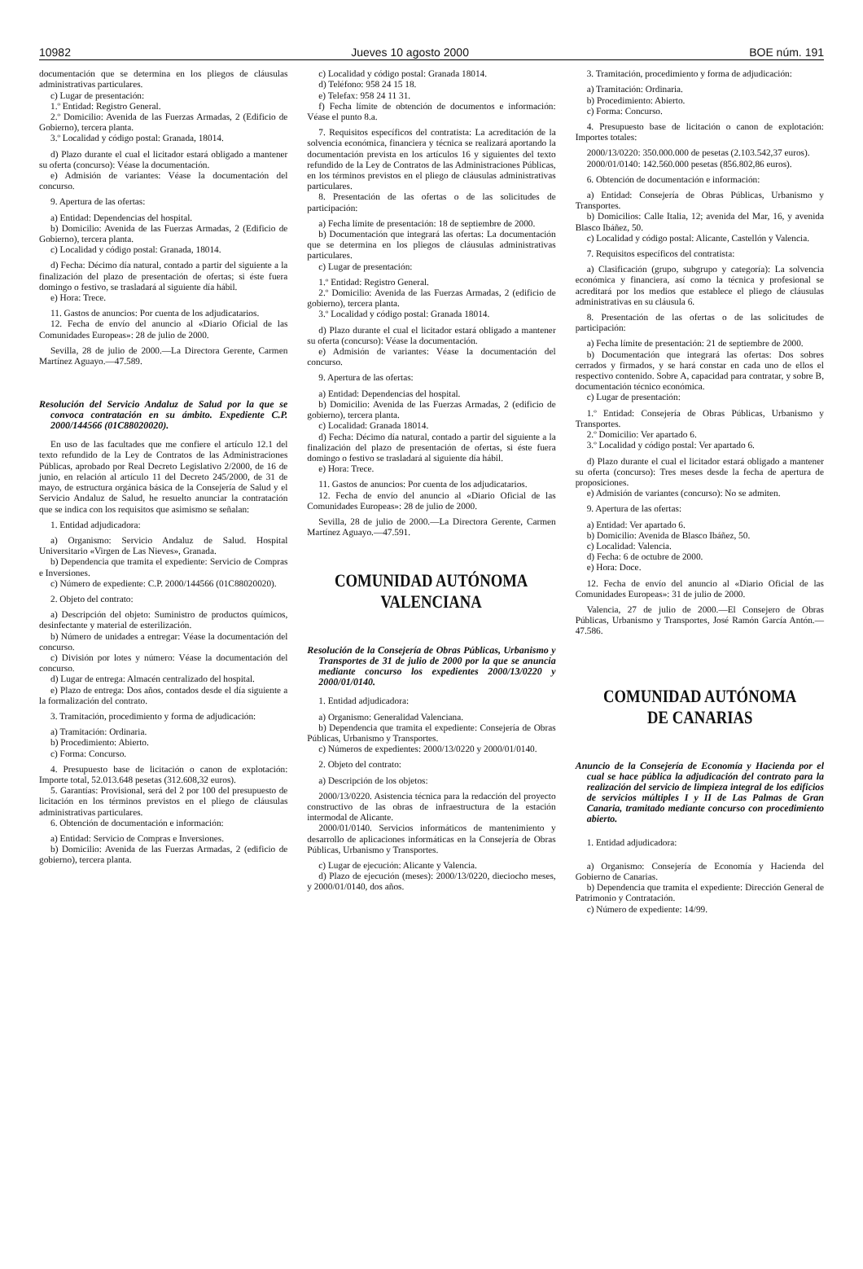10982 Jueves 10 agosto 2000 BOE núm. 191
documentación que se determina en los pliegos de cláusulas administrativas particulares.
c) Lugar de presentación:
1.º Entidad: Registro General.
2.º Domicilio: Avenida de las Fuerzas Armadas, 2 (Edificio de Gobierno), tercera planta.
3.º Localidad y código postal: Granada, 18014.
d) Plazo durante el cual el licitador estará obligado a mantener su oferta (concurso): Véase la documentación.
e) Admisión de variantes: Véase la documentación del concurso.
9. Apertura de las ofertas:
a) Entidad: Dependencias del hospital.
b) Domicilio: Avenida de las Fuerzas Armadas, 2 (Edificio de Gobierno), tercera planta.
c) Localidad y código postal: Granada, 18014.
d) Fecha: Décimo día natural, contado a partir del siguiente a la finalización del plazo de presentación de ofertas; si éste fuera domingo o festivo, se trasladará al siguiente día hábil.
e) Hora: Trece.
11. Gastos de anuncios: Por cuenta de los adjudicatarios.
12. Fecha de envío del anuncio al «Diario Oficial de las Comunidades Europeas»: 28 de julio de 2000.
Sevilla, 28 de julio de 2000.—La Directora Gerente, Carmen Martínez Aguayo.—47.589.
Resolución del Servicio Andaluz de Salud por la que se convoca contratación en su ámbito. Expediente C.P. 2000/144566 (01C88020020).
En uso de las facultades que me confiere el artículo 12.1 del texto refundido de la Ley de Contratos de las Administraciones Públicas, aprobado por Real Decreto Legislativo 2/2000, de 16 de junio, en relación al artículo 11 del Decreto 245/2000, de 31 de mayo, de estructura orgánica básica de la Consejería de Salud y el Servicio Andaluz de Salud, he resuelto anunciar la contratación que se indica con los requisitos que asimismo se señalan:
1. Entidad adjudicadora:
a) Organismo: Servicio Andaluz de Salud. Hospital Universitario «Virgen de Las Nieves», Granada.
b) Dependencia que tramita el expediente: Servicio de Compras e Inversiones.
c) Número de expediente: C.P. 2000/144566 (01C88020020).
2. Objeto del contrato:
a) Descripción del objeto: Suministro de productos químicos, desinfectante y material de esterilización.
b) Número de unidades a entregar: Véase la documentación del concurso.
c) División por lotes y número: Véase la documentación del concurso.
d) Lugar de entrega: Almacén centralizado del hospital.
e) Plazo de entrega: Dos años, contados desde el día siguiente a la formalización del contrato.
3. Tramitación, procedimiento y forma de adjudicación:
a) Tramitación: Ordinaria.
b) Procedimiento: Abierto.
c) Forma: Concurso.
4. Presupuesto base de licitación o canon de explotación: Importe total, 52.013.648 pesetas (312.608,32 euros).
5. Garantías: Provisional, será del 2 por 100 del presupuesto de licitación en los términos previstos en el pliego de cláusulas administrativas particulares.
6. Obtención de documentación e información:
a) Entidad: Servicio de Compras e Inversiones.
b) Domicilio: Avenida de las Fuerzas Armadas, 2 (edificio de gobierno), tercera planta.
c) Localidad y código postal: Granada 18014.
d) Teléfono: 958 24 15 18.
e) Telefax: 958 24 11 31.
f) Fecha límite de obtención de documentos e información: Véase el punto 8.a.
7. Requisitos específicos del contratista: La acreditación de la solvencia económica, financiera y técnica se realizará aportando la documentación prevista en los artículos 16 y siguientes del texto refundido de la Ley de Contratos de las Administraciones Públicas, en los términos previstos en el pliego de cláusulas administrativas particulares.
8. Presentación de las ofertas o de las solicitudes de participación:
a) Fecha límite de presentación: 18 de septiembre de 2000.
b) Documentación que integrará las ofertas: La documentación que se determina en los pliegos de cláusulas administrativas particulares.
c) Lugar de presentación:
1.º Entidad: Registro General.
2.º Domicilio: Avenida de las Fuerzas Armadas, 2 (edificio de gobierno), tercera planta.
3.º Localidad y código postal: Granada 18014.
d) Plazo durante el cual el licitador estará obligado a mantener su oferta (concurso): Véase la documentación.
e) Admisión de variantes: Véase la documentación del concurso.
9. Apertura de las ofertas:
a) Entidad: Dependencias del hospital.
b) Domicilio: Avenida de las Fuerzas Armadas, 2 (edificio de gobierno), tercera planta.
c) Localidad: Granada 18014.
d) Fecha: Décimo día natural, contado a partir del siguiente a la finalización del plazo de presentación de ofertas, si éste fuera domingo o festivo se trasladará al siguiente día hábil.
e) Hora: Trece.
11. Gastos de anuncios: Por cuenta de los adjudicatarios.
12. Fecha de envío del anuncio al «Diario Oficial de las Comunidades Europeas»: 28 de julio de 2000.
Sevilla, 28 de julio de 2000.—La Directora Gerente, Carmen Martínez Aguayo.—47.591.
COMUNIDAD AUTÓNOMA VALENCIANA
Resolución de la Consejería de Obras Públicas, Urbanismo y Transportes de 31 de julio de 2000 por la que se anuncia mediante concurso los expedientes 2000/13/0220 y 2000/01/0140.
1. Entidad adjudicadora:
a) Organismo: Generalidad Valenciana.
b) Dependencia que tramita el expediente: Consejería de Obras Públicas, Urbanismo y Transportes.
c) Números de expedientes: 2000/13/0220 y 2000/01/0140.
2. Objeto del contrato:
a) Descripción de los objetos:
2000/13/0220. Asistencia técnica para la redacción del proyecto constructivo de las obras de infraestructura de la estación intermodal de Alicante.
2000/01/0140. Servicios informáticos de mantenimiento y desarrollo de aplicaciones informáticas en la Consejería de Obras Públicas, Urbanismo y Transportes.
c) Lugar de ejecución: Alicante y Valencia.
d) Plazo de ejecución (meses): 2000/13/0220, dieciocho meses, y 2000/01/0140, dos años.
3. Tramitación, procedimiento y forma de adjudicación:
a) Tramitación: Ordinaria.
b) Procedimiento: Abierto.
c) Forma: Concurso.
4. Presupuesto base de licitación o canon de explotación: Importes totales:
2000/13/0220: 350.000.000 de pesetas (2.103.542,37 euros).
2000/01/0140: 142.560.000 pesetas (856.802,86 euros).
6. Obtención de documentación e información:
a) Entidad: Consejería de Obras Públicas, Urbanismo y Transportes.
b) Domicilios: Calle Italia, 12; avenida del Mar, 16, y avenida Blasco Ibáñez, 50.
c) Localidad y código postal: Alicante, Castellón y Valencia.
7. Requisitos específicos del contratista:
a) Clasificación (grupo, subgrupo y categoría): La solvencia económica y financiera, así como la técnica y profesional se acreditará por los medios que establece el pliego de cláusulas administrativas en su cláusula 6.
8. Presentación de las ofertas o de las solicitudes de participación:
a) Fecha límite de presentación: 21 de septiembre de 2000.
b) Documentación que integrará las ofertas: Dos sobres cerrados y firmados, y se hará constar en cada uno de ellos el respectivo contenido. Sobre A, capacidad para contratar, y sobre B, documentación técnico económica.
c) Lugar de presentación:
1.º Entidad: Consejería de Obras Públicas, Urbanismo y Transportes.
2.º Domicilio: Ver apartado 6.
3.º Localidad y código postal: Ver apartado 6.
d) Plazo durante el cual el licitador estará obligado a mantener su oferta (concurso): Tres meses desde la fecha de apertura de proposiciones.
e) Admisión de variantes (concurso): No se admiten.
9. Apertura de las ofertas:
a) Entidad: Ver apartado 6.
b) Domicilio: Avenida de Blasco Ibáñez, 50.
c) Localidad: Valencia.
d) Fecha: 6 de octubre de 2000.
e) Hora: Doce.
12. Fecha de envío del anuncio al «Diario Oficial de las Comunidades Europeas»: 31 de julio de 2000.
Valencia, 27 de julio de 2000.—El Consejero de Obras Públicas, Urbanismo y Transportes, José Ramón García Antón.—47.586.
COMUNIDAD AUTÓNOMA DE CANARIAS
Anuncio de la Consejería de Economía y Hacienda por el cual se hace pública la adjudicación del contrato para la realización del servicio de limpieza integral de los edificios de servicios múltiples I y II de Las Palmas de Gran Canaria, tramitado mediante concurso con procedimiento abierto.
1. Entidad adjudicadora:
a) Organismo: Consejería de Economía y Hacienda del Gobierno de Canarias.
b) Dependencia que tramita el expediente: Dirección General de Patrimonio y Contratación.
c) Número de expediente: 14/99.